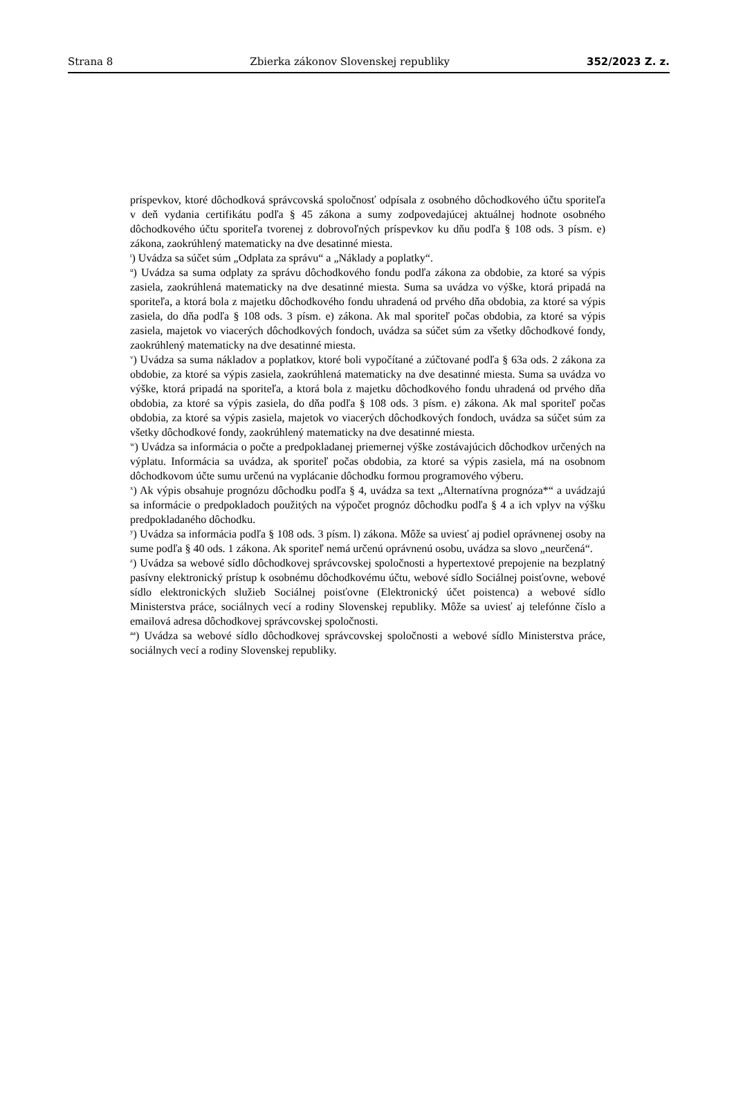Strana 8 Zbierka zákonov Slovenskej republiky 352/2023 Z. z.
príspevkov, ktoré dôchodková správcovská spoločnosť odpísala z osobného dôchodkového účtu sporiteľa v deň vydania certifikátu podľa § 45 zákona a sumy zodpovedajúcej aktuálnej hodnote osobného dôchodkového účtu sporiteľa tvorenej z dobrovoľných príspevkov ku dňu podľa § 108 ods. 3 písm. e) zákona, zaokrúhlený matematicky na dve desatinné miesta.
<sup>t</sup>) Uvádza sa súčet súm „Odplata za správu“ a „Náklady a poplatky“.
<sup>u</sup>) Uvádza sa suma odplaty za správu dôchodkového fondu podľa zákona za obdobie, za ktoré sa výpis zasiela, zaokrúhlená matematicky na dve desatinné miesta. Suma sa uvádza vo výške, ktorá pripadá na sporiteľa, a ktorá bola z majetku dôchodkového fondu uhradená od prvého dňa obdobia, za ktoré sa výpis zasiela, do dňa podľa § 108 ods. 3 písm. e) zákona. Ak mal sporiteľ počas obdobia, za ktoré sa výpis zasiela, majetok vo viacerých dôchodkových fondoch, uvádza sa súčet súm za všetky dôchodkové fondy, zaokrúhlený matematicky na dve desatinné miesta.
<sup>v</sup>) Uvádza sa suma nákladov a poplatkov, ktoré boli vypočítané a zúčtované podľa § 63a ods. 2 zákona za obdobie, za ktoré sa výpis zasiela, zaokrúhlená matematicky na dve desatinné miesta. Suma sa uvádza vo výške, ktorá pripadá na sporiteľa, a ktorá bola z majetku dôchodkového fondu uhradená od prvého dňa obdobia, za ktoré sa výpis zasiela, do dňa podľa § 108 ods. 3 písm. e) zákona. Ak mal sporiteľ počas obdobia, za ktoré sa výpis zasiela, majetok vo viacerých dôchodkových fondoch, uvádza sa súčet súm za všetky dôchodkové fondy, zaokrúhlený matematicky na dve desatinné miesta.
<sup>w</sup>) Uvádza sa informácia o počte a predpokladanej priemernej výške zostávajúcich dôchodkov určených na výplatu. Informácia sa uvádza, ak sporiteľ počas obdobia, za ktoré sa výpis zasiela, má na osobnom dôchodkovom účte sumu určenú na vyplácanie dôchodku formou programového výberu.
<sup>x</sup>) Ak výpis obsahuje prognózu dôchodku podľa § 4, uvádza sa text „Alternatívna prognóza*“ a uvádzajú sa informácie o predpokladoch použitých na výpočet prognóz dôchodku podľa § 4 a ich vplyv na výšku predpokladaného dôchodku.
<sup>y</sup>) Uvádza sa informácia podľa § 108 ods. 3 písm. l) zákona. Môže sa uviesť aj podiel oprávnenej osoby na sume podľa § 40 ods. 1 zákona. Ak sporiteľ nemá určenú oprávnenú osobu, uvádza sa slovo „neurčená“.
<sup>z</sup>) Uvádza sa webové sídlo dôchodkovej správcovskej spoločnosti a hypertextové prepojenie na bezplatný pasívny elektronický prístup k osobnému dôchodkovému účtu, webové sídlo Sociálnej poisťovne, webové sídlo elektronických služieb Sociálnej poisťovne (Elektronický účet poistenca) a webové sídlo Ministerstva práce, sociálnych vecí a rodiny Slovenskej republiky. Môže sa uviesť aj telefónne číslo a emailová adresa dôchodkovej správcovskej spoločnosti.
<sup>aa</sup>) Uvádza sa webové sídlo dôchodkovej správcovskej spoločnosti a webové sídlo Ministerstva práce, sociálnych vecí a rodiny Slovenskej republiky.